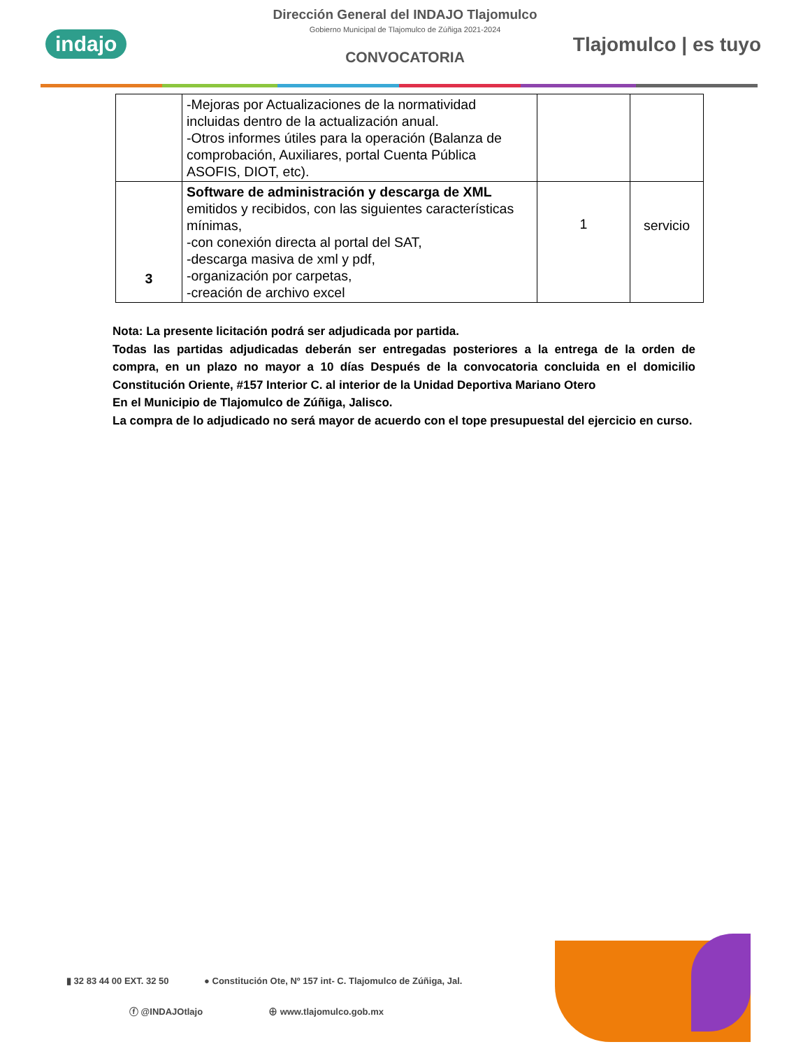indajo
Dirección General del INDAJO Tlajomulco
Gobierno Municipal de Tlajomulco de Zúñiga 2021-2024
CONVOCATORIA
Tlajomulco | es tuyo
| | -Mejoras por Actualizaciones de la normatividad incluidas dentro de la actualización anual. -Otros informes útiles para la operación (Balanza de comprobación, Auxiliares, portal Cuenta Pública ASOFIS, DIOT, etc). | | |
| 3 | Software de administración y descarga de XML emitidos y recibidos, con las siguientes características mínimas, -con conexión directa al portal del SAT, -descarga masiva de xml y pdf, -organización por carpetas, -creación de archivo excel | 1 | servicio |
Nota: La presente licitación podrá ser adjudicada por partida.
Todas las partidas adjudicadas deberán ser entregadas posteriores a la entrega de la orden de compra, en un plazo no mayor a 10 días Después de la convocatoria concluida en el domicilio Constitución Oriente, #157 Interior C. al interior de la Unidad Deportiva Mariano Otero
En el Municipio de Tlajomulco de Zúñiga, Jalisco.
La compra de lo adjudicado no será mayor de acuerdo con el tope presupuestal del ejercicio en curso.
▮ 32 83 44 00 EXT. 32 50 ● Constitución Ote, Nº 157 int- C. Tlajomulco de Zúñiga, Jal.
ⓕ @INDAJOtlajo ⊕ www.tlajomulco.gob.mx